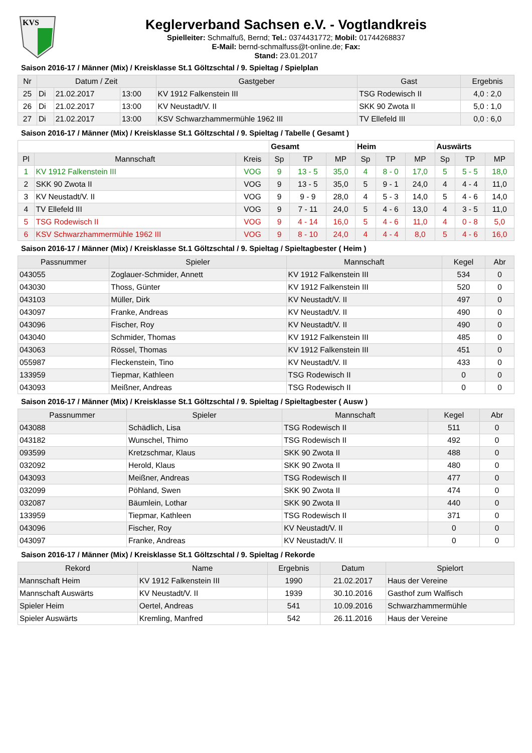KVS
Keglerverband Sachsen e.V. - Vogtlandkreis
Spielleiter: Schmalfuß, Bernd; Tel.: 0374431772; Mobil: 01744268837
E-Mail: bernd-schmalfuss@t-online.de; Fax:
Stand: 23.01.2017
Saison 2016-17 / Männer (Mix) / Kreisklasse St.1 Göltzschtal / 9. Spieltag / Spielplan
| Nr | Datum / Zeit | | | Gastgeber | Gast | Ergebnis |
| --- | --- | --- | --- | --- | --- | --- |
| 25 | Di | 21.02.2017 | 13:00 | KV 1912 Falkenstein III | TSG Rodewisch II | 4,0 : 2,0 |
| 26 | Di | 21.02.2017 | 13:00 | KV Neustadt/V. II | SKK 90 Zwota II | 5,0 : 1,0 |
| 27 | Di | 21.02.2017 | 13:00 | KSV Schwarzhammermühle 1962 III | TV Ellefeld III | 0,0 : 6,0 |
Saison 2016-17 / Männer (Mix) / Kreisklasse St.1 Göltzschtal / 9. Spieltag / Tabelle ( Gesamt )
| | | | Gesamt | | | Heim | | | Auswärts | | |
| --- | --- | --- | --- | --- | --- | --- | --- | --- | --- | --- | --- |
| Pl | Mannschaft | Kreis | Sp | TP | MP | Sp | TP | MP | Sp | TP | MP |
| 1 | KV 1912 Falkenstein III | VOG | 9 | 13 - 5 | 35,0 | 4 | 8 - 0 | 17,0 | 5 | 5 - 5 | 18,0 |
| 2 | SKK 90 Zwota II | VOG | 9 | 13 - 5 | 35,0 | 5 | 9 - 1 | 24,0 | 4 | 4 - 4 | 11,0 |
| 3 | KV Neustadt/V. II | VOG | 9 | 9 - 9 | 28,0 | 4 | 5 - 3 | 14,0 | 5 | 4 - 6 | 14,0 |
| 4 | TV Ellefeld III | VOG | 9 | 7 - 11 | 24,0 | 5 | 4 - 6 | 13,0 | 4 | 3 - 5 | 11,0 |
| 5 | TSG Rodewisch II | VOG | 9 | 4 - 14 | 16,0 | 5 | 4 - 6 | 11,0 | 4 | 0 - 8 | 5,0 |
| 6 | KSV Schwarzhammermühle 1962 III | VOG | 9 | 8 - 10 | 24,0 | 4 | 4 - 4 | 8,0 | 5 | 4 - 6 | 16,0 |
Saison 2016-17 / Männer (Mix) / Kreisklasse St.1 Göltzschtal / 9. Spieltag / Spieltagbester ( Heim )
| Passnummer | Spieler | Mannschaft | Kegel | Abr |
| --- | --- | --- | --- | --- |
| 043055 | Zoglauer-Schmider, Annett | KV 1912 Falkenstein III | 534 | 0 |
| 043030 | Thoss, Günter | KV 1912 Falkenstein III | 520 | 0 |
| 043103 | Müller, Dirk | KV Neustadt/V. II | 497 | 0 |
| 043097 | Franke, Andreas | KV Neustadt/V. II | 490 | 0 |
| 043096 | Fischer, Roy | KV Neustadt/V. II | 490 | 0 |
| 043040 | Schmider, Thomas | KV 1912 Falkenstein III | 485 | 0 |
| 043063 | Rössel, Thomas | KV 1912 Falkenstein III | 451 | 0 |
| 055987 | Fleckenstein, Tino | KV Neustadt/V. II | 433 | 0 |
| 133959 | Tiepmar, Kathleen | TSG Rodewisch II | 0 | 0 |
| 043093 | Meißner, Andreas | TSG Rodewisch II | 0 | 0 |
Saison 2016-17 / Männer (Mix) / Kreisklasse St.1 Göltzschtal / 9. Spieltag / Spieltagbester ( Ausw )
| Passnummer | Spieler | Mannschaft | Kegel | Abr |
| --- | --- | --- | --- | --- |
| 043088 | Schädlich, Lisa | TSG Rodewisch II | 511 | 0 |
| 043182 | Wunschel, Thimo | TSG Rodewisch II | 492 | 0 |
| 093599 | Kretzschmar, Klaus | SKK 90 Zwota II | 488 | 0 |
| 032092 | Herold, Klaus | SKK 90 Zwota II | 480 | 0 |
| 043093 | Meißner, Andreas | TSG Rodewisch II | 477 | 0 |
| 032099 | Pöhland, Swen | SKK 90 Zwota II | 474 | 0 |
| 032087 | Bäumlein, Lothar | SKK 90 Zwota II | 440 | 0 |
| 133959 | Tiepmar, Kathleen | TSG Rodewisch II | 371 | 0 |
| 043096 | Fischer, Roy | KV Neustadt/V. II | 0 | 0 |
| 043097 | Franke, Andreas | KV Neustadt/V. II | 0 | 0 |
Saison 2016-17 / Männer (Mix) / Kreisklasse St.1 Göltzschtal / 9. Spieltag / Rekorde
| Rekord | Name | Ergebnis | Datum | Spielort |
| --- | --- | --- | --- | --- |
| Mannschaft Heim | KV 1912 Falkenstein III | 1990 | 21.02.2017 | Haus der Vereine |
| Mannschaft Auswärts | KV Neustadt/V. II | 1939 | 30.10.2016 | Gasthof zum Walfisch |
| Spieler Heim | Oertel, Andreas | 541 | 10.09.2016 | Schwarzhammermühle |
| Spieler Auswärts | Kremling, Manfred | 542 | 26.11.2016 | Haus der Vereine |